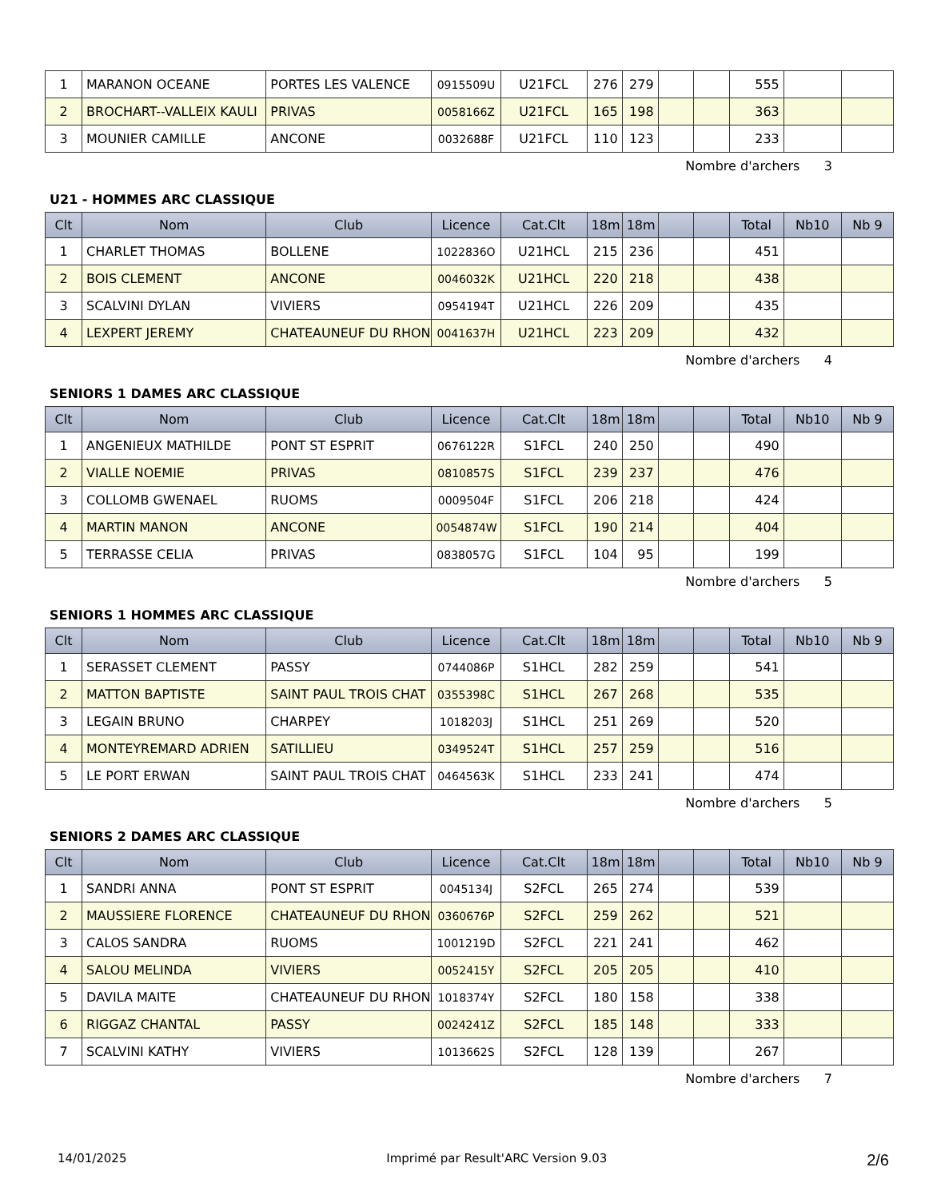| 1 | MARANON OCEANE | PORTES LES VALENCE | 0915509U | U21FCL | 276 | 279 | | | 555 | | |
| 2 | BROCHART--VALLEIX KAULI | PRIVAS | 0058166Z | U21FCL | 165 | 198 | | | 363 | | |
| 3 | MOUNIER CAMILLE | ANCONE | 0032688F | U21FCL | 110 | 123 | | | 233 | | |
Nombre d'archers 3
U21 - HOMMES ARC CLASSIQUE
| Clt | Nom | Club | Licence | Cat.Clt | 18m | 18m | | | Total | Nb10 | Nb 9 |
| --- | --- | --- | --- | --- | --- | --- | --- | --- | --- | --- | --- |
| 1 | CHARLET THOMAS | BOLLENE | 1022836O | U21HCL | 215 | 236 | | | 451 | | |
| 2 | BOIS CLEMENT | ANCONE | 0046032K | U21HCL | 220 | 218 | | | 438 | | |
| 3 | SCALVINI DYLAN | VIVIERS | 0954194T | U21HCL | 226 | 209 | | | 435 | | |
| 4 | LEXPERT JEREMY | CHATEAUNEUF DU RHON | 0041637H | U21HCL | 223 | 209 | | | 432 | | |
Nombre d'archers 4
SENIORS 1 DAMES ARC CLASSIQUE
| Clt | Nom | Club | Licence | Cat.Clt | 18m | 18m | | | Total | Nb10 | Nb 9 |
| --- | --- | --- | --- | --- | --- | --- | --- | --- | --- | --- | --- |
| 1 | ANGENIEUX MATHILDE | PONT ST ESPRIT | 0676122R | S1FCL | 240 | 250 | | | 490 | | |
| 2 | VIALLE NOEMIE | PRIVAS | 0810857S | S1FCL | 239 | 237 | | | 476 | | |
| 3 | COLLOMB GWENAEL | RUOMS | 0009504F | S1FCL | 206 | 218 | | | 424 | | |
| 4 | MARTIN MANON | ANCONE | 0054874W | S1FCL | 190 | 214 | | | 404 | | |
| 5 | TERRASSE CELIA | PRIVAS | 0838057G | S1FCL | 104 | 95 | | | 199 | | |
Nombre d'archers 5
SENIORS 1 HOMMES ARC CLASSIQUE
| Clt | Nom | Club | Licence | Cat.Clt | 18m | 18m | | | Total | Nb10 | Nb 9 |
| --- | --- | --- | --- | --- | --- | --- | --- | --- | --- | --- | --- |
| 1 | SERASSET CLEMENT | PASSY | 0744086P | S1HCL | 282 | 259 | | | 541 | | |
| 2 | MATTON BAPTISTE | SAINT PAUL TROIS CHAT | 0355398C | S1HCL | 267 | 268 | | | 535 | | |
| 3 | LEGAIN BRUNO | CHARPEY | 1018203J | S1HCL | 251 | 269 | | | 520 | | |
| 4 | MONTEYREMARD ADRIEN | SATILLIEU | 0349524T | S1HCL | 257 | 259 | | | 516 | | |
| 5 | LE PORT ERWAN | SAINT PAUL TROIS CHAT | 0464563K | S1HCL | 233 | 241 | | | 474 | | |
Nombre d'archers 5
SENIORS 2 DAMES ARC CLASSIQUE
| Clt | Nom | Club | Licence | Cat.Clt | 18m | 18m | | | Total | Nb10 | Nb 9 |
| --- | --- | --- | --- | --- | --- | --- | --- | --- | --- | --- | --- |
| 1 | SANDRI ANNA | PONT ST ESPRIT | 0045134J | S2FCL | 265 | 274 | | | 539 | | |
| 2 | MAUSSIERE FLORENCE | CHATEAUNEUF DU RHON | 0360676P | S2FCL | 259 | 262 | | | 521 | | |
| 3 | CALOS SANDRA | RUOMS | 1001219D | S2FCL | 221 | 241 | | | 462 | | |
| 4 | SALOU MELINDA | VIVIERS | 0052415Y | S2FCL | 205 | 205 | | | 410 | | |
| 5 | DAVILA MAITE | CHATEAUNEUF DU RHON | 1018374Y | S2FCL | 180 | 158 | | | 338 | | |
| 6 | RIGGAZ CHANTAL | PASSY | 0024241Z | S2FCL | 185 | 148 | | | 333 | | |
| 7 | SCALVINI KATHY | VIVIERS | 1013662S | S2FCL | 128 | 139 | | | 267 | | |
Nombre d'archers 7
14/01/2025 Imprimé par Result'ARC Version 9.03 2/6